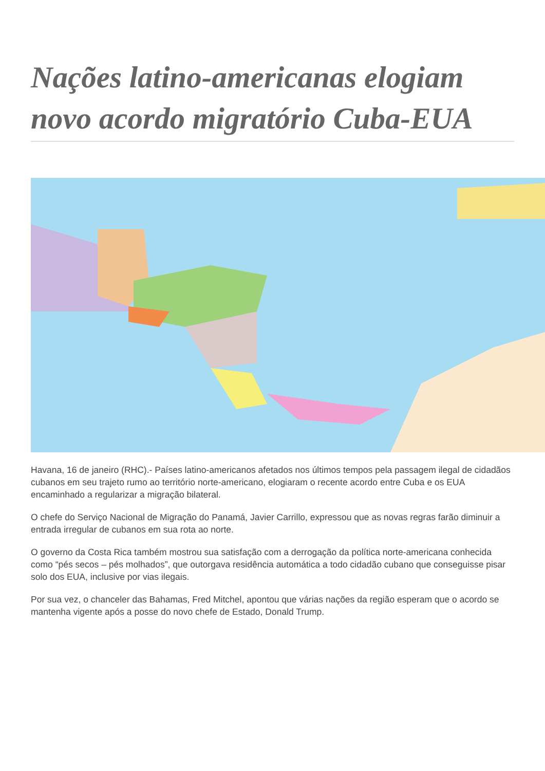Nações latino-americanas elogiam novo acordo migratório Cuba-EUA
Havana, 16 de janeiro (RHC).- Países latino-americanos afetados nos últimos tempos pela passagem ilegal de cidadãos cubanos em seu trajeto rumo ao território norte-americano, elogiaram o recente acordo entre Cuba e os EUA encaminhado a regularizar a migração bilateral.
O chefe do Serviço Nacional de Migração do Panamá, Javier Carrillo, expressou que as novas regras farão diminuir a entrada irregular de cubanos em sua rota ao norte.
O governo da Costa Rica também mostrou sua satisfação com a derrogação da política norte-americana conhecida como “pés secos – pés molhados”, que outorgava residência automática a todo cidadão cubano que conseguisse pisar solo dos EUA, inclusive por vias ilegais.
Por sua vez, o chanceler das Bahamas, Fred Mitchel, apontou que várias nações da região esperam que o acordo se mantenha vigente após a posse do novo chefe de Estado, Donald Trump.